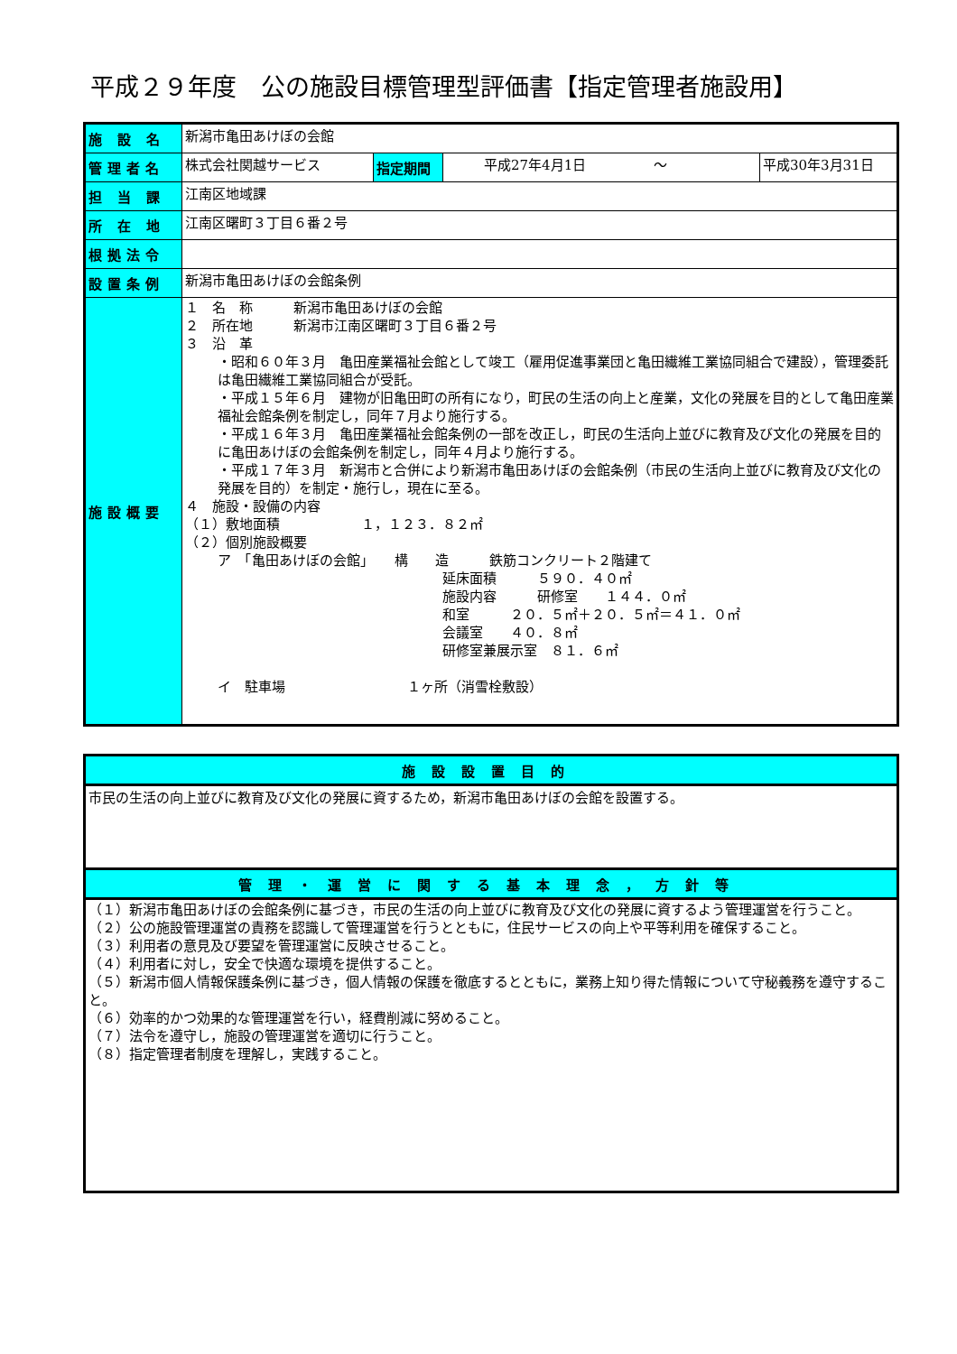平成２９年度　公の施設目標管理型評価書【指定管理者施設用】
| 施 設 名 | 新潟市亀田あけぼの会館 | | | |
| 管理者名 | 株式会社関越サービス | 指定期間 | 平成27年4月1日 〜 | 平成30年3月31日 |
| 担 当 課 | 江南区地域課 | | | |
| 所 在 地 | 江南区曙町３丁目６番２号 | | | |
| 根拠法令 | | | | |
| 設置条例 | 新潟市亀田あけぼの会館条例 | | | |
| 施設概要 | １ 名 称 新潟市亀田あけぼの会館 ２ 所在地 新潟市江南区曙町３丁目６番２号 ３ 沿 革 ・昭和６０年３月 亀田産業福祉会館として竣工（雇用促進事業団と亀田繊維工業協同組合で建設），管理委託は亀田繊維工業協同組合が受託。 ・平成１５年６月 建物が旧亀田町の所有になり，町民の生活の向上と産業，文化の発展を目的として亀田産業福祉会館条例を制定し，同年７月より施行する。 ・平成１６年３月 亀田産業福祉会館条例の一部を改正し，町民の生活向上並びに教育及び文化の発展を目的に亀田あけぼの会館条例を制定し，同年４月より施行する。 ・平成１７年３月 新潟市と合併により新潟市亀田あけぼの会館条例（市民の生活向上並びに教育及び文化の発展を目的）を制定・施行し，現在に至る。 ４ 施設・設備の内容 （１）敷地面積 １，１２３．８２㎡ （２）個別施設概要 ア 「亀田あけぼの会館」 構 造 鉄筋コンクリート２階建て 延床面積 ５９０．４０㎡ 施設内容 研修室 １４４．０㎡ 和室 ２０．５㎡＋２０．５㎡＝４１．０㎡ 会議室 ４０．８㎡ 研修室兼展示室 ８１．６㎡ イ 駐車場 １ヶ所（消雪栓敷設） | | | |
| 施設設置目的 |
| 市民の生活の向上並びに教育及び文化の発展に資するため，新潟市亀田あけぼの会館を設置する。 |
| 管理・運営に関する基本理念，方針等 |
| （１）新潟市亀田あけぼの会館条例に基づき，市民の生活の向上並びに教育及び文化の発展に資するよう管理運営を行うこと。 （２）公の施設管理運営の責務を認識して管理運営を行うとともに，住民サービスの向上や平等利用を確保すること。 （３）利用者の意見及び要望を管理運営に反映させること。 （４）利用者に対し，安全で快適な環境を提供すること。 （５）新潟市個人情報保護条例に基づき，個人情報の保護を徹底するとともに，業務上知り得た情報について守秘義務を遵守すること。 （６）効率的かつ効果的な管理運営を行い，経費削減に努めること。 （７）法令を遵守し，施設の管理運営を適切に行うこと。 （８）指定管理者制度を理解し，実践すること。 |